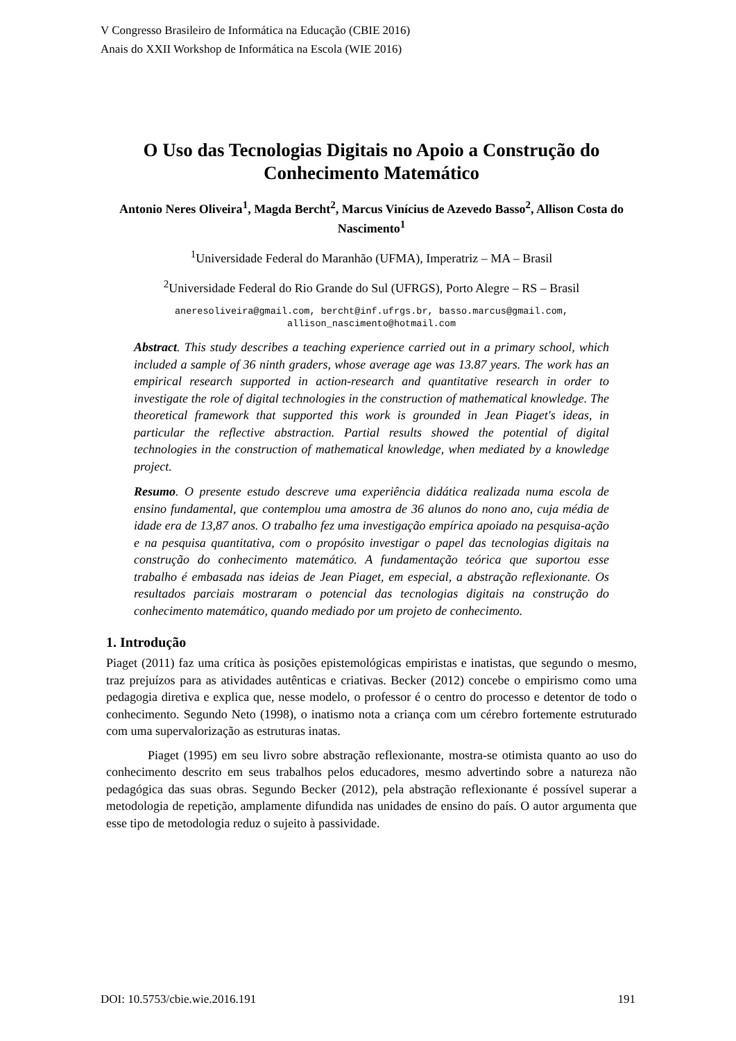V Congresso Brasileiro de Informática na Educação (CBIE 2016)
Anais do XXII Workshop de Informática na Escola (WIE 2016)
O Uso das Tecnologias Digitais no Apoio a Construção do Conhecimento Matemático
Antonio Neres Oliveira<sup>1</sup>, Magda Bercht<sup>2</sup>, Marcus Vinícius de Azevedo Basso<sup>2</sup>, Allison Costa do Nascimento<sup>1</sup>
<sup>1</sup> Universidade Federal do Maranhão (UFMA), Imperatriz – MA – Brasil
<sup>2</sup> Universidade Federal do Rio Grande do Sul (UFRGS), Porto Alegre – RS – Brasil
aneresoliveira@gmail.com, bercht@inf.ufrgs.br, basso.marcus@gmail.com,
allison_nascimento@hotmail.com
Abstract. This study describes a teaching experience carried out in a primary school, which included a sample of 36 ninth graders, whose average age was 13.87 years. The work has an empirical research supported in action-research and quantitative research in order to investigate the role of digital technologies in the construction of mathematical knowledge. The theoretical framework that supported this work is grounded in Jean Piaget's ideas, in particular the reflective abstraction. Partial results showed the potential of digital technologies in the construction of mathematical knowledge, when mediated by a knowledge project.
Resumo. O presente estudo descreve uma experiência didática realizada numa escola de ensino fundamental, que contemplou uma amostra de 36 alunos do nono ano, cuja média de idade era de 13,87 anos. O trabalho fez uma investigação empírica apoiado na pesquisa-ação e na pesquisa quantitativa, com o propósito investigar o papel das tecnologias digitais na construção do conhecimento matemático. A fundamentação teórica que suportou esse trabalho é embasada nas ideias de Jean Piaget, em especial, a abstração reflexionante. Os resultados parciais mostraram o potencial das tecnologias digitais na construção do conhecimento matemático, quando mediado por um projeto de conhecimento.
1. Introdução
Piaget (2011) faz uma crítica às posições epistemológicas empiristas e inatistas, que segundo o mesmo, traz prejuízos para as atividades autênticas e criativas. Becker (2012) concebe o empirismo como uma pedagogia diretiva e explica que, nesse modelo, o professor é o centro do processo e detentor de todo o conhecimento. Segundo Neto (1998), o inatismo nota a criança com um cérebro fortemente estruturado com uma supervalorização as estruturas inatas.
Piaget (1995) em seu livro sobre abstração reflexionante, mostra-se otimista quanto ao uso do conhecimento descrito em seus trabalhos pelos educadores, mesmo advertindo sobre a natureza não pedagógica das suas obras. Segundo Becker (2012), pela abstração reflexionante é possível superar a metodologia de repetição, amplamente difundida nas unidades de ensino do país. O autor argumenta que esse tipo de metodologia reduz o sujeito à passividade.
DOI: 10.5753/cbie.wie.2016.191 191